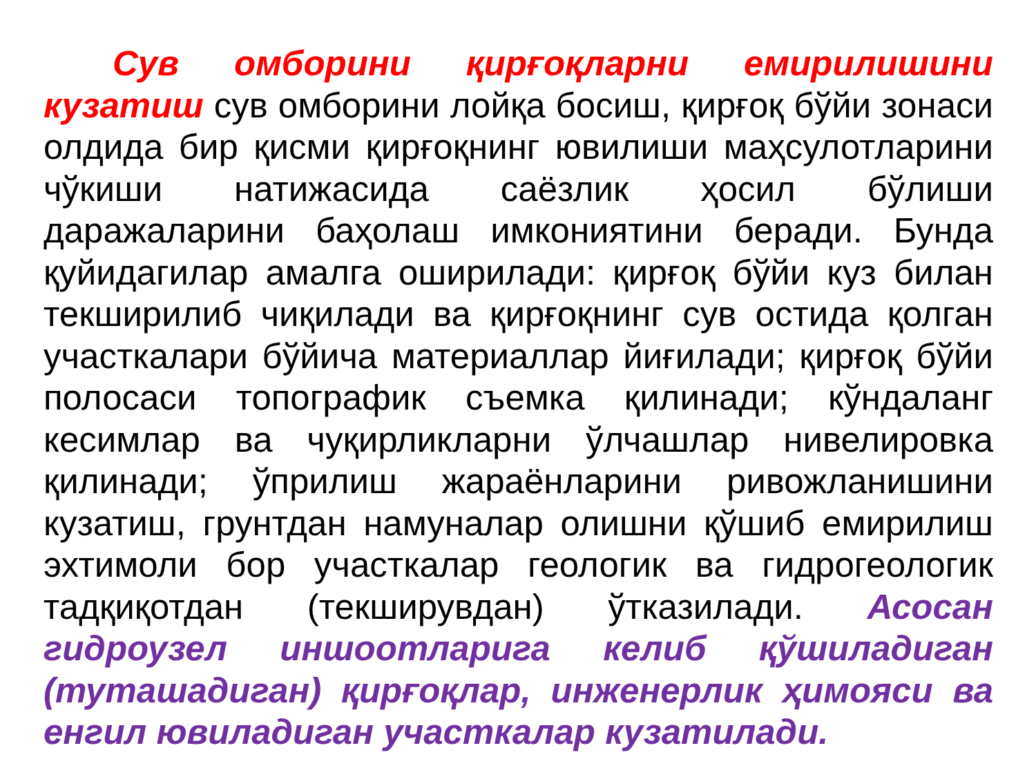Сув омборини қирғоқларни емирилишини кузатиш сув омборини лойқа босиш, қирғоқ бўйи зонаси олдида бир қисми қирғоқнинг ювилиши маҳсулотларини чўкиши натижасида саёзлик ҳосил бўлиши даражаларини баҳолаш имкониятини беради. Бунда қуйидагилар амалга оширилади: қирғоқ бўйи куз билан текширилиб чиқилади ва қирғоқнинг сув остида қолган участкалари бўйича материаллар йиғилади; қирғоқ бўйи полосаси топографик съемка қилинади; кўндаланг кесимлар ва чуқирликларни ўлчашлар нивелировка қилинади; ўприлиш жараёнларини ривожланишини кузатиш, грунтдан намуналар олишни қўшиб емирилиш эхтимоли бор участкалар геологик ва гидрогеологик тадқиқотдан (текширувдан) ўтказилади. Асосан гидроузел иншоотларига келиб қўшиладиган (туташадиган) қирғоқлар, инженерлик ҳимояси ва енгил ювиладиган участкалар кузатилади.